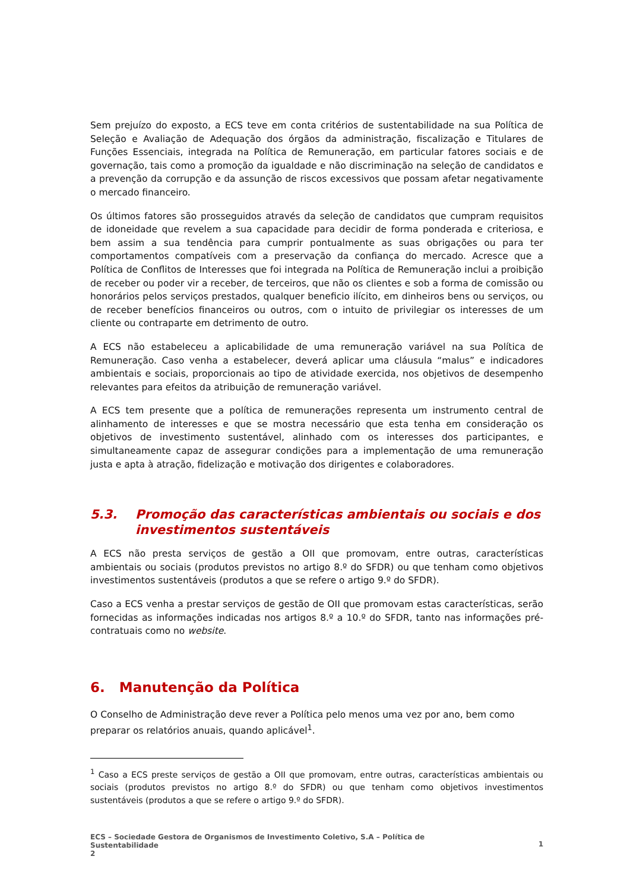Sem prejuízo do exposto, a ECS teve em conta critérios de sustentabilidade na sua Política de Seleção e Avaliação de Adequação dos órgãos da administração, fiscalização e Titulares de Funções Essenciais, integrada na Política de Remuneração, em particular fatores sociais e de governação, tais como a promoção da igualdade e não discriminação na seleção de candidatos e a prevenção da corrupção e da assunção de riscos excessivos que possam afetar negativamente o mercado financeiro.
Os últimos fatores são prosseguidos através da seleção de candidatos que cumpram requisitos de idoneidade que revelem a sua capacidade para decidir de forma ponderada e criteriosa, e bem assim a sua tendência para cumprir pontualmente as suas obrigações ou para ter comportamentos compatíveis com a preservação da confiança do mercado. Acresce que a Política de Conflitos de Interesses que foi integrada na Política de Remuneração inclui a proibição de receber ou poder vir a receber, de terceiros, que não os clientes e sob a forma de comissão ou honorários pelos serviços prestados, qualquer beneficio ilícito, em dinheiros bens ou serviços, ou de receber benefícios financeiros ou outros, com o intuito de privilegiar os interesses de um cliente ou contraparte em detrimento de outro.
A ECS não estabeleceu a aplicabilidade de uma remuneração variável na sua Política de Remuneração. Caso venha a estabelecer, deverá aplicar uma cláusula “malus” e indicadores ambientais e sociais, proporcionais ao tipo de atividade exercida, nos objetivos de desempenho relevantes para efeitos da atribuição de remuneração variável.
A ECS tem presente que a política de remunerações representa um instrumento central de alinhamento de interesses e que se mostra necessário que esta tenha em consideração os objetivos de investimento sustentável, alinhado com os interesses dos participantes, e simultaneamente capaz de assegurar condições para a implementação de uma remuneração justa e apta à atração, fidelização e motivação dos dirigentes e colaboradores.
5.3. Promoção das características ambientais ou sociais e dos investimentos sustentáveis
A ECS não presta serviços de gestão a OII que promovam, entre outras, características ambientais ou sociais (produtos previstos no artigo 8.º do SFDR) ou que tenham como objetivos investimentos sustentáveis (produtos a que se refere o artigo 9.º do SFDR).
Caso a ECS venha a prestar serviços de gestão de OII que promovam estas características, serão fornecidas as informações indicadas nos artigos 8.º a 10.º do SFDR, tanto nas informações pré-contratuais como no website.
6. Manutenção da Política
O Conselho de Administração deve rever a Política pelo menos uma vez por ano, bem como preparar os relatórios anuais, quando aplicável<sup>1</sup>.
<sup>1</sup> Caso a ECS preste serviços de gestão a OII que promovam, entre outras, características ambientais ou sociais (produtos previstos no artigo 8.º do SFDR) ou que tenham como objetivos investimentos sustentáveis (produtos a que se refere o artigo 9.º do SFDR).
ECS – Sociedade Gestora de Organismos de Investimento Coletivo, S.A – Política de
Sustentabilidade
2
1